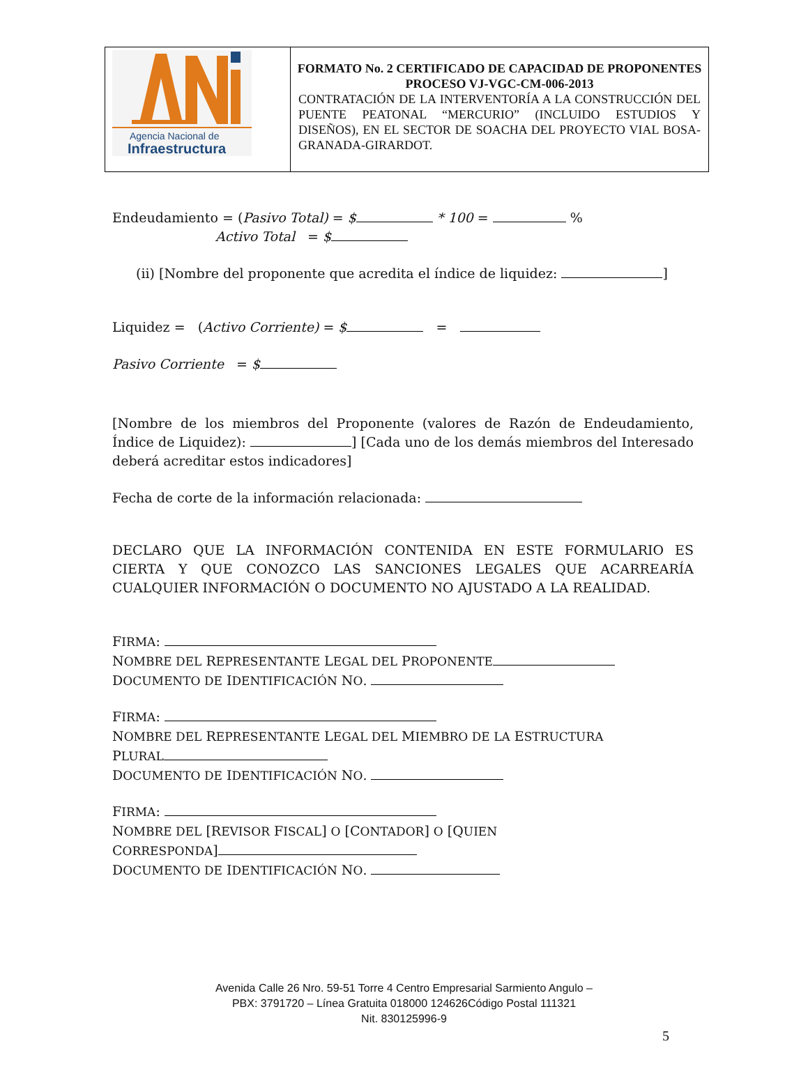| Agencia Nacional de Infraestructura | FORMATO No. 2 CERTIFICADO DE CAPACIDAD DE PROPONENTES PROCESO VJ-VGC-CM-006-2013 CONTRATACIÓN DE LA INTERVENTORÍA A LA CONSTRUCCIÓN DEL PUENTE PEATONAL “MERCURIO” (INCLUIDO ESTUDIOS Y DISEÑOS), EN EL SECTOR DE SOACHA DEL PROYECTO VIAL BOSA-GRANADA-GIRARDOT. |
Endeudamiento = (Pasivo Total) = $ * 100 = %
Activo Total = $
(ii) [Nombre del proponente que acredita el índice de liquidez: ]
Liquidez = (Activo Corriente) = $ =
Pasivo Corriente = $
[Nombre de los miembros del Proponente (valores de Razón de Endeudamiento, Índice de Liquidez): ] [Cada uno de los demás miembros del Interesado deberá acreditar estos indicadores]
Fecha de corte de la información relacionada:
DECLARO QUE LA INFORMACIÓN CONTENIDA EN ESTE FORMULARIO ES CIERTA Y QUE CONOZCO LAS SANCIONES LEGALES QUE ACARREARÍA CUALQUIER INFORMACIÓN O DOCUMENTO NO AJUSTADO A LA REALIDAD.
FIRMA:
NOMBRE DEL REPRESENTANTE LEGAL DEL PROPONENTE
DOCUMENTO DE IDENTIFICACIÓN NO.
FIRMA:
NOMBRE DEL REPRESENTANTE LEGAL DEL MIEMBRO DE LA ESTRUCTURA
PLURAL
DOCUMENTO DE IDENTIFICACIÓN NO.
FIRMA:
NOMBRE DEL [REVISOR FISCAL] O [CONTADOR] O [QUIEN
CORRESPONDA]
DOCUMENTO DE IDENTIFICACIÓN NO.
Avenida Calle 26 Nro. 59-51 Torre 4 Centro Empresarial Sarmiento Angulo –
PBX: 3791720 – Línea Gratuita 018000 124626Código Postal 111321
Nit. 830125996-9
5